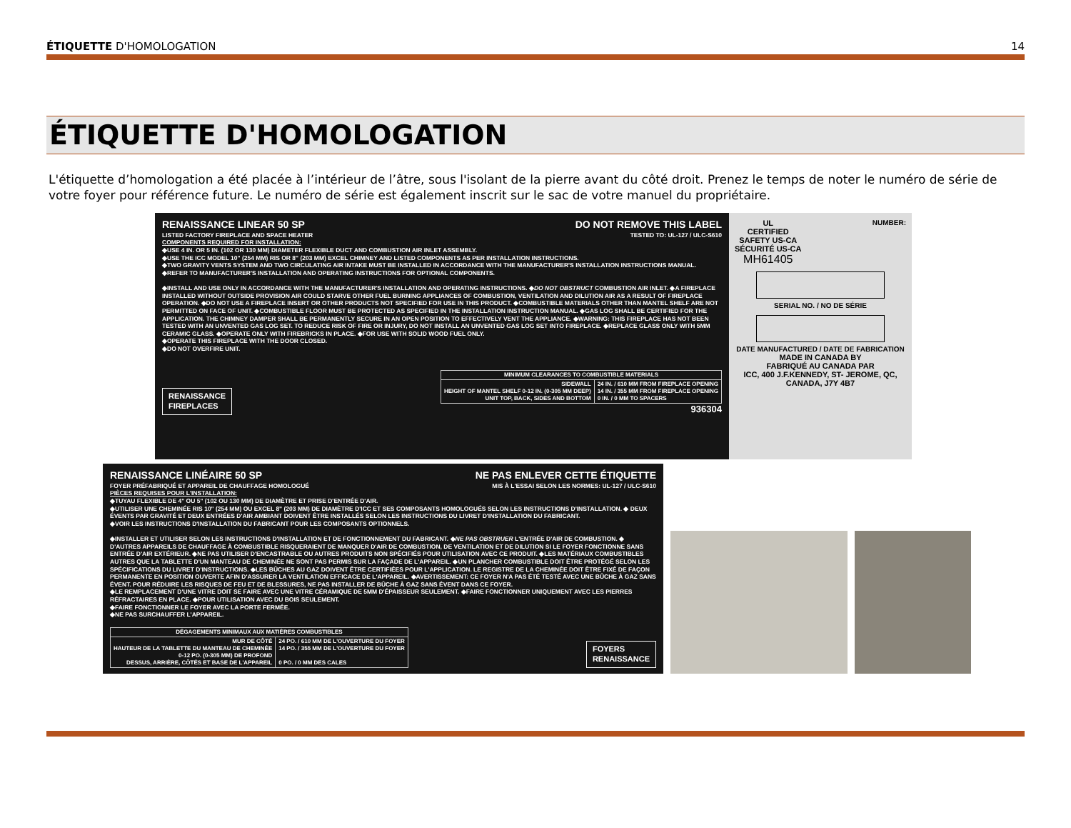ÉTIQUETTE D'HOMOLOGATION 14
ÉTIQUETTE D'HOMOLOGATION
L'étiquette d’homologation a été placée à l’intérieur de l’âtre, sous l'isolant de la pierre avant du côté droit. Prenez le temps de noter le numéro de série de votre foyer pour référence future. Le numéro de série est également inscrit sur le sac de votre manuel du propriétaire.
RENAISSANCE LINEAR 50 SP DO NOT REMOVE THIS LABEL
LISTED FACTORY FIREPLACE AND SPACE HEATER TESTED TO: UL-127 / ULC-S610
COMPONENTS REQUIRED FOR INSTALLATION:
◆USE 4 IN. OR 5 IN. (102 OR 130 MM) DIAMETER FLEXIBLE DUCT AND COMBUSTION AIR INLET ASSEMBLY.
◆USE THE ICC MODEL 10" (254 MM) RIS OR 8" (203 MM) EXCEL CHIMNEY AND LISTED COMPONENTS AS PER INSTALLATION INSTRUCTIONS.
◆TWO GRAVITY VENTS SYSTEM AND TWO CIRCULATING AIR INTAKE MUST BE INSTALLED IN ACCORDANCE WITH THE MANUFACTURER'S INSTALLATION INSTRUCTIONS MANUAL.
◆REFER TO MANUFACTURER'S INSTALLATION AND OPERATING INSTRUCTIONS FOR OPTIONAL COMPONENTS.
◆INSTALL AND USE ONLY IN ACCORDANCE WITH THE MANUFACTURER'S INSTALLATION AND OPERATING INSTRUCTIONS. ◆DO NOT OBSTRUCT COMBUSTION AIR INLET. ◆A FIREPLACE INSTALLED WITHOUT OUTSIDE PROVISION AIR COULD STARVE OTHER FUEL BURNING APPLIANCES OF COMBUSTION, VENTILATION AND DILUTION AIR AS A RESULT OF FIREPLACE OPERATION. ◆DO NOT USE A FIREPLACE INSERT OR OTHER PRODUCTS NOT SPECIFIED FOR USE IN THIS PRODUCT. ◆COMBUSTIBLE MATERIALS OTHER THAN MANTEL SHELF ARE NOT PERMITTED ON FACE OF UNIT. ◆COMBUSTIBLE FLOOR MUST BE PROTECTED AS SPECIFIED IN THE INSTALLATION INSTRUCTION MANUAL. ◆GAS LOG SHALL BE CERTIFIED FOR THE APPLICATION. THE CHIMNEY DAMPER SHALL BE PERMANENTLY SECURE IN AN OPEN POSITION TO EFFECTIVELY VENT THE APPLIANCE. ◆WARNING: THIS FIREPLACE HAS NOT BEEN TESTED WITH AN UNVENTED GAS LOG SET. TO REDUCE RISK OF FIRE OR INJURY, DO NOT INSTALL AN UNVENTED GAS LOG SET INTO FIREPLACE. ◆REPLACE GLASS ONLY WITH 5MM CERAMIC GLASS. ◆OPERATE ONLY WITH FIREBRICKS IN PLACE. ◆FOR USE WITH SOLID WOOD FUEL ONLY.
◆OPERATE THIS FIREPLACE WITH THE DOOR CLOSED.
◆DO NOT OVERFIRE UNIT.
RENAISSANCE
FIREPLACES
| MINIMUM CLEARANCES TO COMBUSTIBLE MATERIALS | |
| --- | --- |
| SIDEWALL HEIGHT OF MANTEL SHELF 0-12 IN. (0-305 MM DEEP) UNIT TOP, BACK, SIDES AND BOTTOM | 24 IN. / 610 MM FROM FIREPLACE OPENING 14 IN. / 355 MM FROM FIREPLACE OPENING 0 IN. / 0 MM TO SPACERS |
936304
UL
CERTIFIED
SAFETY US-CA
SÉCURITÉ US-CA
MH61405 NUMBER:
SERIAL NO. / NO DE SÉRIE
DATE MANUFACTURED / DATE DE FABRICATION
MADE IN CANADA BY
FABRIQUÉ AU CANADA PAR
ICC, 400 J.F.KENNEDY, ST- JEROME, QC, CANADA, J7Y 4B7
RENAISSANCE LINÉAIRE 50 SP NE PAS ENLEVER CETTE ÉTIQUETTE
FOYER PRÉFABRIQUÉ ET APPAREIL DE CHAUFFAGE HOMOLOGUÉ MIS À L'ESSAI SELON LES NORMES: UL-127 / ULC-S610
PIÈCES REQUISES POUR L'INSTALLATION:
◆TUYAU FLEXIBLE DE 4" OU 5" (102 OU 130 MM) DE DIAMÈTRE ET PRISE D'ENTRÉE D'AIR.
◆UTILISER UNE CHEMINÉE RIS 10" (254 MM) OU EXCEL 8" (203 MM) DE DIAMÈTRE D'ICC ET SES COMPOSANTS HOMOLOGUÉS SELON LES INSTRUCTIONS D'INSTALLATION. ◆ DEUX ÉVENTS PAR GRAVITÉ ET DEUX ENTRÉES D'AIR AMBIANT DOIVENT ÊTRE INSTALLÉS SELON LES INSTRUCTIONS DU LIVRET D'INSTALLATION DU FABRICANT.
◆VOIR LES INSTRUCTIONS D'INSTALLATION DU FABRICANT POUR LES COMPOSANTS OPTIONNELS.
◆INSTALLER ET UTILISER SELON LES INSTRUCTIONS D'INSTALLATION ET DE FONCTIONNEMENT DU FABRICANT. ◆NE PAS OBSTRUER L'ENTRÉE D'AIR DE COMBUSTION. ◆ D'AUTRES APPAREILS DE CHAUFFAGE À COMBUSTIBLE RISQUERAIENT DE MANQUER D'AIR DE COMBUSTION, DE VENTILATION ET DE DILUTION SI LE FOYER FONCTIONNE SANS ENTRÉE D'AIR EXTÉRIEUR. ◆NE PAS UTILISER D'ENCASTRABLE OU AUTRES PRODUITS NON SPÉCIFIÉS POUR UTILISATION AVEC CE PRODUIT. ◆LES MATÉRIAUX COMBUSTIBLES AUTRES QUE LA TABLETTE D'UN MANTEAU DE CHEMINÉE NE SONT PAS PERMIS SUR LA FAÇADE DE L'APPAREIL. ◆UN PLANCHER COMBUSTIBLE DOIT ÊTRE PROTÉGÉ SELON LES SPÉCIFICATIONS DU LIVRET D'INSTRUCTIONS. ◆LES BÛCHES AU GAZ DOIVENT ÊTRE CERTIFIÉES POUR L'APPLICATION. LE REGISTRE DE LA CHEMINÉE DOIT ÊTRE FIXÉ DE FAÇON PERMANENTE EN POSITION OUVERTE AFIN D'ASSURER LA VENTILATION EFFICACE DE L'APPAREIL. ◆AVERTISSEMENT: CE FOYER N'A PAS ÉTÉ TESTÉ AVEC UNE BÛCHE À GAZ SANS ÉVENT. POUR RÉDUIRE LES RISQUES DE FEU ET DE BLESSURES, NE PAS INSTALLER DE BÛCHE À GAZ SANS ÉVENT DANS CE FOYER.
◆LE REMPLACEMENT D'UNE VITRE DOIT SE FAIRE AVEC UNE VITRE CÉRAMIQUE DE 5MM D'ÉPAISSEUR SEULEMENT. ◆FAIRE FONCTIONNER UNIQUEMENT AVEC LES PIERRES RÉFRACTAIRES EN PLACE. ◆POUR UTILISATION AVEC DU BOIS SEULEMENT.
◆FAIRE FONCTIONNER LE FOYER AVEC LA PORTE FERMÉE.
◆NE PAS SURCHAUFFER L'APPAREIL.
| DÉGAGEMENTS MINIMAUX AUX MATIÈRES COMBUSTIBLES | |
| --- | --- |
| MUR DE CÔTÉ HAUTEUR DE LA TABLETTE DU MANTEAU DE CHEMINÉE 0-12 PO. (0-305 MM) DE PROFOND DESSUS, ARRIÈRE, CÔTÉS ET BASE DE L'APPAREIL | 24 PO. / 610 MM DE L'OUVERTURE DU FOYER 14 PO. / 355 MM DE L'OUVERTURE DU FOYER 0 PO. / 0 MM DES CALES |
FOYERS
RENAISSANCE